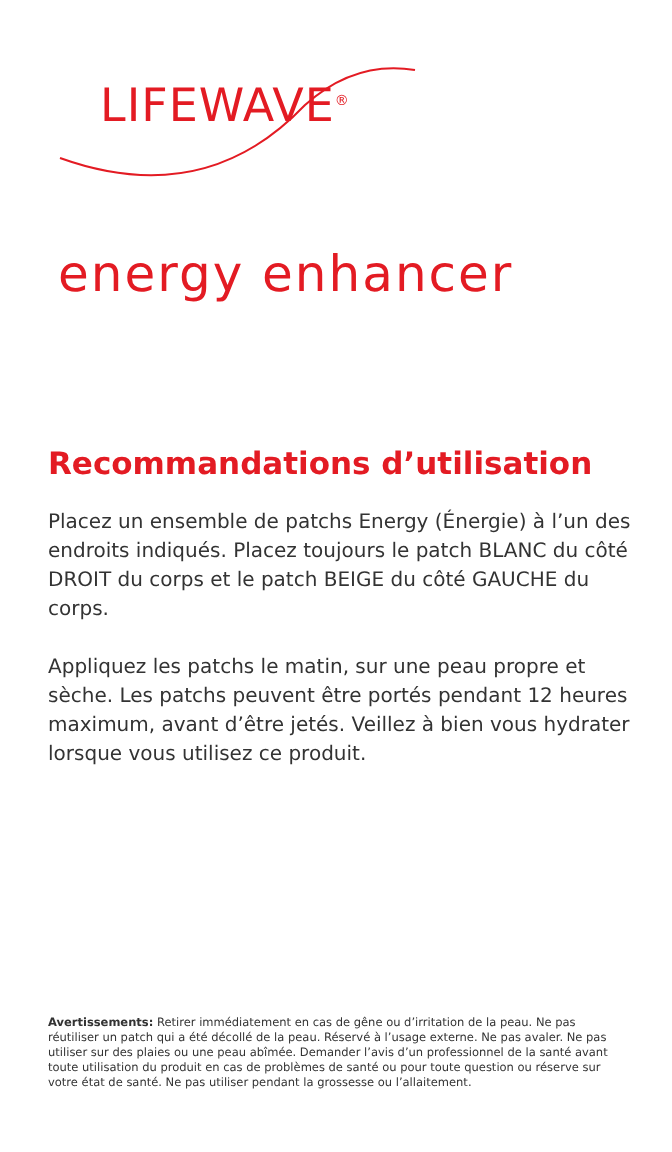LIFEWAVE<sup>®</sup>
energy enhancer
Recommandations d’utilisation
Placez un ensemble de patchs Energy (Énergie) à l’un des endroits indiqués. Placez toujours le patch BLANC du côté DROIT du corps et le patch BEIGE du côté GAUCHE du corps.
Appliquez les patchs le matin, sur une peau propre et sèche. Les patchs peuvent être portés pendant 12 heures maximum, avant d’être jetés. Veillez à bien vous hydrater lorsque vous utilisez ce produit.
Avertissements: Retirer immédiatement en cas de gêne ou d’irritation de la peau. Ne pas réutiliser un patch qui a été décollé de la peau. Réservé à l’usage externe. Ne pas avaler. Ne pas utiliser sur des plaies ou une peau abîmée. Demander l’avis d’un professionnel de la santé avant toute utilisation du produit en cas de problèmes de santé ou pour toute question ou réserve sur votre état de santé. Ne pas utiliser pendant la grossesse ou l’allaitement.